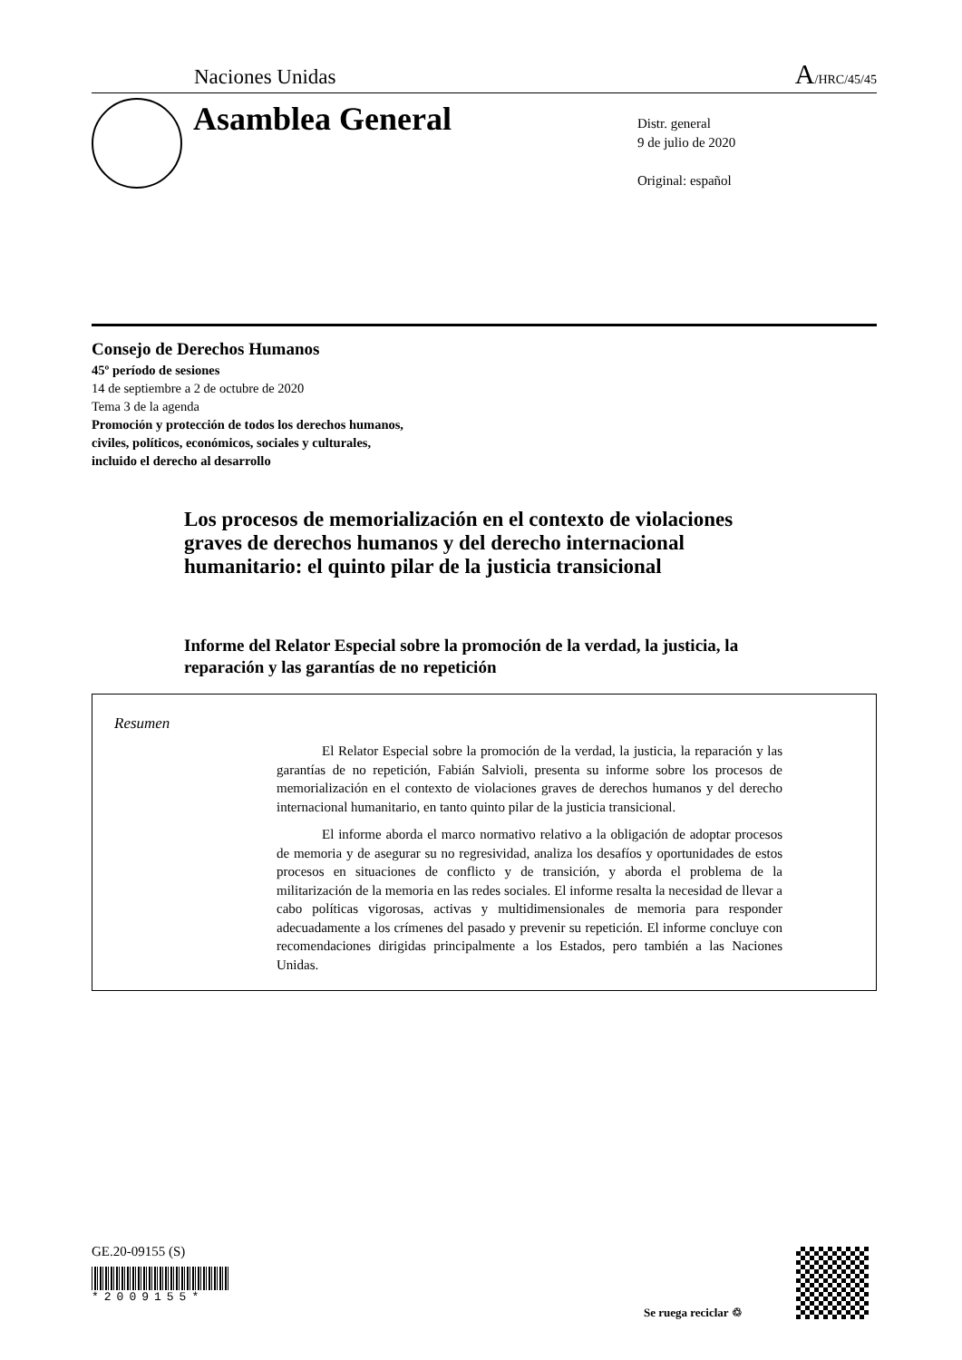Naciones Unidas A/HRC/45/45
Asamblea General
Distr. general
9 de julio de 2020
Original: español
Consejo de Derechos Humanos
45º período de sesiones
14 de septiembre a 2 de octubre de 2020
Tema 3 de la agenda
Promoción y protección de todos los derechos humanos,
civiles, políticos, económicos, sociales y culturales,
incluido el derecho al desarrollo
Los procesos de memorialización en el contexto de violaciones graves de derechos humanos y del derecho internacional humanitario: el quinto pilar de la justicia transicional
Informe del Relator Especial sobre la promoción de la verdad, la justicia, la reparación y las garantías de no repetición
Resumen
El Relator Especial sobre la promoción de la verdad, la justicia, la reparación y las garantías de no repetición, Fabián Salvioli, presenta su informe sobre los procesos de memorialización en el contexto de violaciones graves de derechos humanos y del derecho internacional humanitario, en tanto quinto pilar de la justicia transicional.
El informe aborda el marco normativo relativo a la obligación de adoptar procesos de memoria y de asegurar su no regresividad, analiza los desafíos y oportunidades de estos procesos en situaciones de conflicto y de transición, y aborda el problema de la militarización de la memoria en las redes sociales. El informe resalta la necesidad de llevar a cabo políticas vigorosas, activas y multidimensionales de memoria para responder adecuadamente a los crímenes del pasado y prevenir su repetición. El informe concluye con recomendaciones dirigidas principalmente a los Estados, pero también a las Naciones Unidas.
GE.20-09155 (S)
*2009155*
Se ruega reciclar ♲